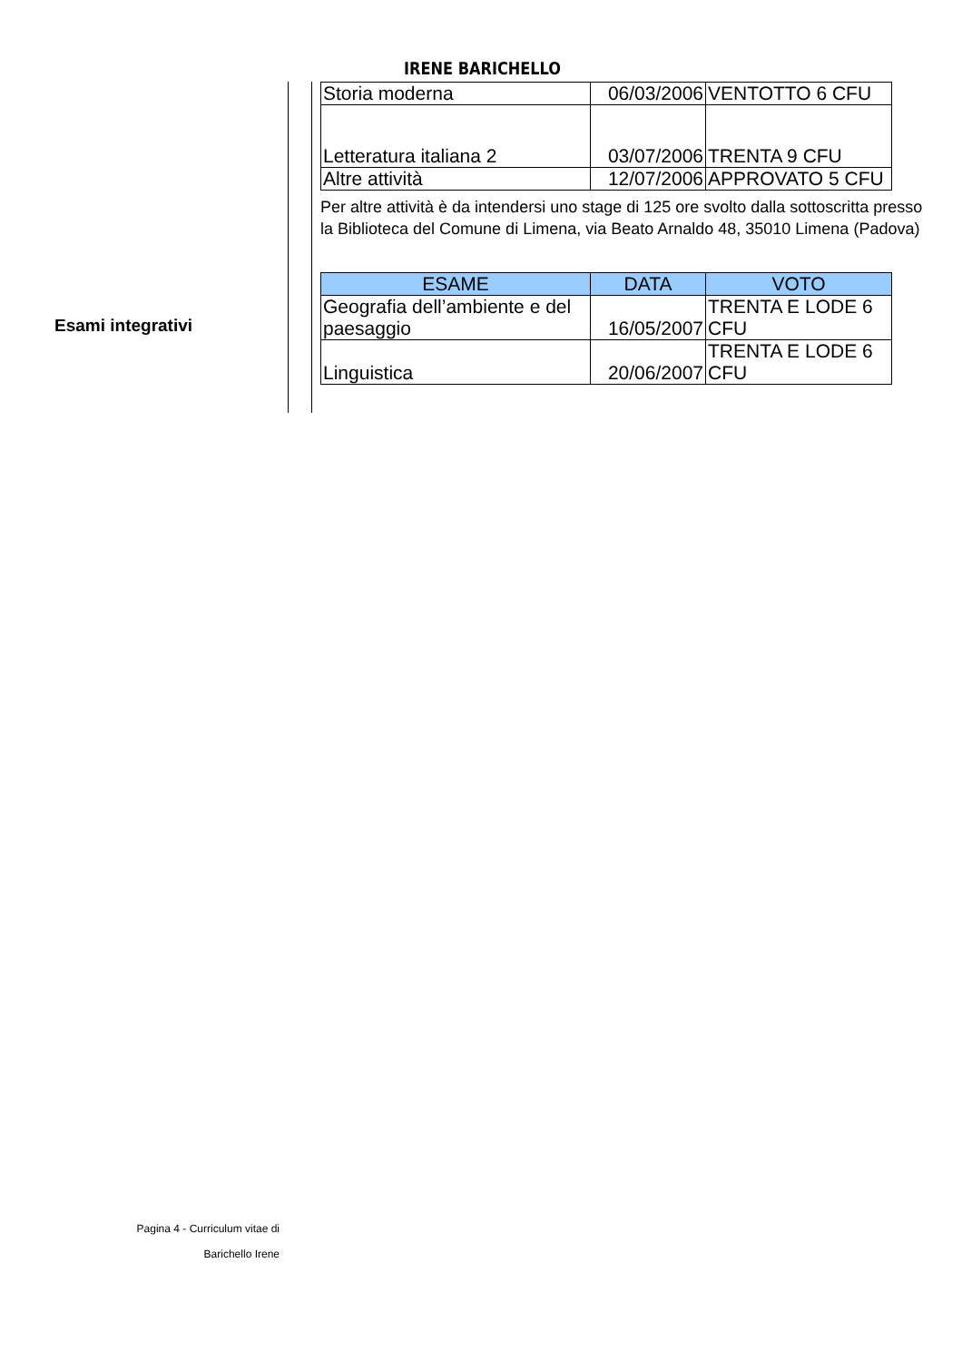IRENE BARICHELLO
Esami integrativi
| Storia moderna | 06/03/2006 | VENTOTTO 6 CFU |
| Letteratura italiana 2 | 03/07/2006 | TRENTA 9 CFU |
| Altre attività | 12/07/2006 | APPROVATO 5 CFU |
Per altre attività è da intendersi uno stage di 125 ore svolto dalla sottoscritta presso la Biblioteca del Comune di Limena, via Beato Arnaldo 48, 35010 Limena (Padova)
| ESAME | DATA | VOTO |
| --- | --- | --- |
| Geografia dell’ambiente e del paesaggio | 16/05/2007 | TRENTA E LODE 6 CFU |
| Linguistica | 20/06/2007 | TRENTA E LODE 6 CFU |
Pagina 4 - Curriculum vitae di
Barichello Irene